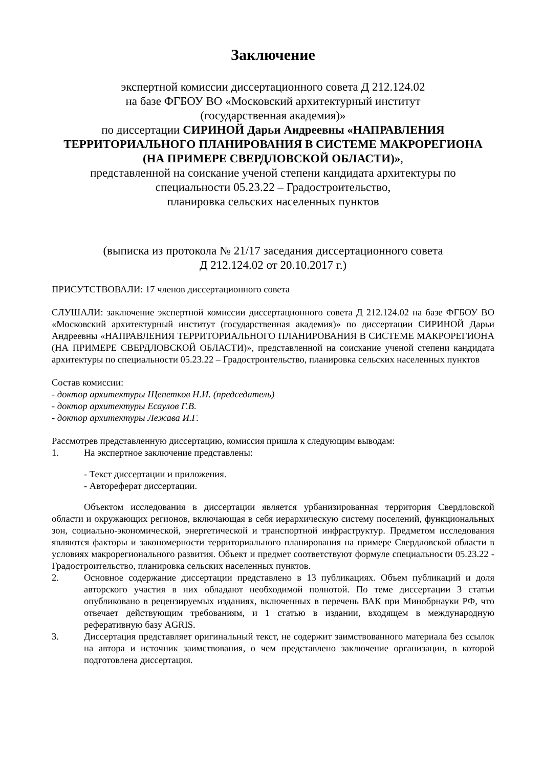Заключение
экспертной комиссии диссертационного совета Д 212.124.02
на базе ФГБОУ ВО «Московский архитектурный институт
(государственная академия)»
по диссертации СИРИНОЙ Дарьи Андреевны «НАПРАВЛЕНИЯ ТЕРРИТОРИАЛЬНОГО ПЛАНИРОВАНИЯ В СИСТЕМЕ МАКРОРЕГИОНА (НА ПРИМЕРЕ СВЕРДЛОВСКОЙ ОБЛАСТИ)»,
представленной на соискание ученой степени кандидата архитектуры по
специальности 05.23.22 – Градостроительство,
планировка сельских населенных пунктов
(выписка из протокола № 21/17 заседания диссертационного совета
Д 212.124.02 от 20.10.2017 г.)
ПРИСУТСТВОВАЛИ: 17 членов диссертационного совета
СЛУШАЛИ: заключение экспертной комиссии диссертационного совета Д 212.124.02 на базе ФГБОУ ВО «Московский архитектурный институт (государственная академия)» по диссертации СИРИНОЙ Дарьи Андреевны «НАПРАВЛЕНИЯ ТЕРРИТОРИАЛЬНОГО ПЛАНИРОВАНИЯ В СИСТЕМЕ МАКРОРЕГИОНА (НА ПРИМЕРЕ СВЕРДЛОВСКОЙ ОБЛАСТИ)», представленной на соискание ученой степени кандидата архитектуры по специальности 05.23.22 – Градостроительство, планировка сельских населенных пунктов
Состав комиссии:
- доктор архитектуры Щепетков Н.И. (председатель)
- доктор архитектуры Есаулов Г.В.
- доктор архитектуры Лежава И.Г.
Рассмотрев представленную диссертацию, комиссия пришла к следующим выводам:
1. На экспертное заключение представлены:
- Текст диссертации и приложения.
- Автореферат диссертации.
Объектом исследования в диссертации является урбанизированная территория Свердловской области и окружающих регионов, включающая в себя иерархическую систему поселений, функциональных зон, социально-экономической, энергетической и транспортной инфраструктур. Предметом исследования являются факторы и закономерности территориального планирования на примере Свердловской области в условиях макрорегионального развития. Объект и предмет соответствуют формуле специальности 05.23.22 - Градостроительство, планировка сельских населенных пунктов.
2. Основное содержание диссертации представлено в 13 публикациях. Объем публикаций и доля авторского участия в них обладают необходимой полнотой. По теме диссертации 3 статьи опубликовано в рецензируемых изданиях, включенных в перечень ВАК при Минобрнауки РФ, что отвечает действующим требованиям, и 1 статью в издании, входящем в международную реферативную базу AGRIS.
3. Диссертация представляет оригинальный текст, не содержит заимствованного материала без ссылок на автора и источник заимствования, о чем представлено заключение организации, в которой подготовлена диссертация.